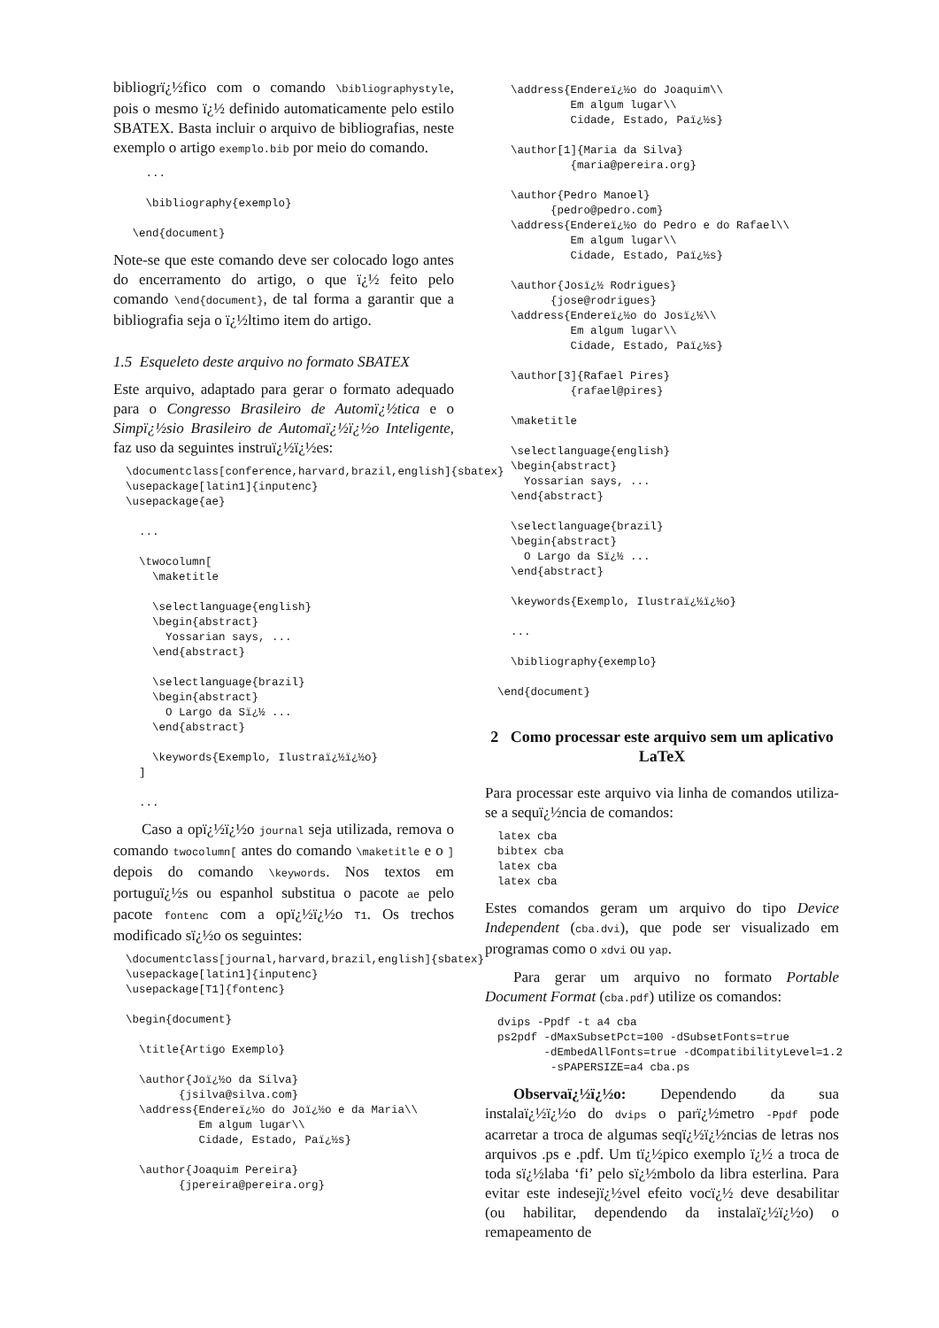bibliogrï¿½fico com o comando \bibliographystyle, pois o mesmo ï¿½ definido automaticamente pelo estilo SBATEX. Basta incluir o arquivo de bibliografias, neste exemplo o artigo exemplo.bib por meio do comando.
   ...

   \bibliography{exemplo}

 \end{document}
Note-se que este comando deve ser colocado logo antes do encerramento do artigo, o que ï¿½ feito pelo comando \end{document}, de tal forma a garantir que a bibliografia seja o ï¿½ltimo item do artigo.
1.5 Esqueleto deste arquivo no formato SBATEX
Este arquivo, adaptado para gerar o formato adequado para o Congresso Brasileiro de Automï¿½tica e o Simpï¿½sio Brasileiro de Automaï¿½ï¿½o Inteligente, faz uso da seguintes instruï¿½ï¿½es:
\documentclass[conference,harvard,brazil,english]{sbatex}
\usepackage[latin1]{inputenc}
\usepackage{ae}

  ...

  \twocolumn[
    \maketitle

    \selectlanguage{english}
    \begin{abstract}
      Yossarian says, ...
    \end{abstract}

    \selectlanguage{brazil}
    \begin{abstract}
      O Largo da Sï¿½ ...
    \end{abstract}

    \keywords{Exemplo, Ilustraï¿½ï¿½o}
  ]

  ...
Caso a opï¿½ï¿½o journal seja utilizada, remova o comando twocolumn[ antes do comando \maketitle e o ] depois do comando \keywords. Nos textos em portuguï¿½s ou espanhol substitua o pacote ae pelo pacote fontenc com a opï¿½ï¿½o T1. Os trechos modificado sï¿½o os seguintes:
\documentclass[journal,harvard,brazil,english]{sbatex}
\usepackage[latin1]{inputenc}
\usepackage[T1]{fontenc}

\begin{document}

  \title{Artigo Exemplo}

  \author{Joï¿½o da Silva}
        {jsilva@silva.com}
  \address{Endereï¿½o do Joï¿½o e da Maria\\
           Em algum lugar\\
           Cidade, Estado, Paï¿½s}

  \author{Joaquim Pereira}
        {jpereira@pereira.org}
  \address{Endereï¿½o do Joaquim\\
           Em algum lugar\\
           Cidade, Estado, Paï¿½s}

  \author[1]{Maria da Silva}
           {maria@pereira.org}

  \author{Pedro Manoel}
        {pedro@pedro.com}
  \address{Endereï¿½o do Pedro e do Rafael\\
           Em algum lugar\\
           Cidade, Estado, Paï¿½s}

  \author{Josï¿½ Rodrigues}
        {jose@rodrigues}
  \address{Endereï¿½o do Josï¿½\\
           Em algum lugar\\
           Cidade, Estado, Paï¿½s}

  \author[3]{Rafael Pires}
           {rafael@pires}

  \maketitle

  \selectlanguage{english}
  \begin{abstract}
    Yossarian says, ...
  \end{abstract}

  \selectlanguage{brazil}
  \begin{abstract}
    O Largo da Sï¿½ ...
  \end{abstract}

  \keywords{Exemplo, Ilustraï¿½ï¿½o}

  ...

  \bibliography{exemplo}

\end{document}
2 Como processar este arquivo sem um aplicativo LaTeX
Para processar este arquivo via linha de comandos utiliza-se a sequï¿½ncia de comandos:
latex cba
bibtex cba
latex cba
latex cba
Estes comandos geram um arquivo do tipo Device Independent (cba.dvi), que pode ser visualizado em programas como o xdvi ou yap.
Para gerar um arquivo no formato Portable Document Format (cba.pdf) utilize os comandos:
dvips -Ppdf -t a4 cba
ps2pdf -dMaxSubsetPct=100 -dSubsetFonts=true
       -dEmbedAllFonts=true -dCompatibilityLevel=1.2
        -sPAPERSIZE=a4 cba.ps
Observaï¿½ï¿½o: Dependendo da sua instalaï¿½ï¿½o do dvips o parï¿½metro -Ppdf pode acarretar a troca de algumas seqï¿½ï¿½ncias de letras nos arquivos .ps e .pdf. Um tï¿½pico exemplo ï¿½ a troca de toda sï¿½laba ‘fi’ pelo sï¿½mbolo da libra esterlina. Para evitar este indesejï¿½vel efeito vocï¿½ deve desabilitar (ou habilitar, dependendo da instalaï¿½ï¿½o) o remapeamento de